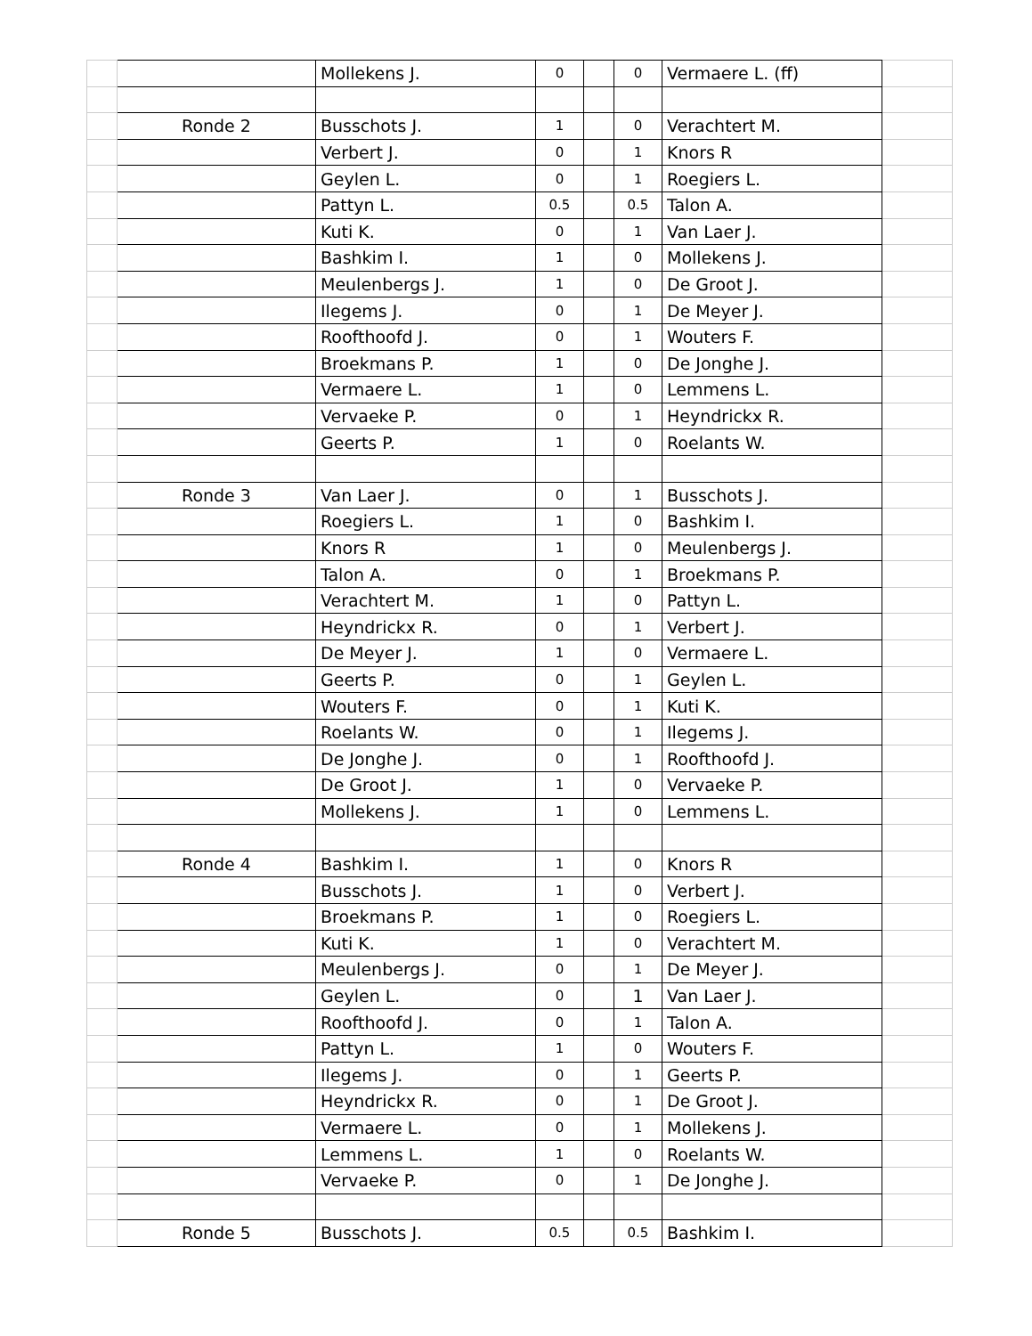| | | Mollekens J. | 0 | | 0 | Vermaere L. (ff) | |
| | Ronde 2 | Busschots J. | 1 | | 0 | Verachtert M. | |
| | | Verbert J. | 0 | | 1 | Knors R | |
| | | Geylen L. | 0 | | 1 | Roegiers L. | |
| | | Pattyn L. | 0.5 | | 0.5 | Talon A. | |
| | | Kuti K. | 0 | | 1 | Van Laer J. | |
| | | Bashkim I. | 1 | | 0 | Mollekens J. | |
| | | Meulenbergs J. | 1 | | 0 | De Groot J. | |
| | | Ilegems J. | 0 | | 1 | De Meyer J. | |
| | | Roofthoofd J. | 0 | | 1 | Wouters F. | |
| | | Broekmans P. | 1 | | 0 | De Jonghe J. | |
| | | Vermaere L. | 1 | | 0 | Lemmens L. | |
| | | Vervaeke P. | 0 | | 1 | Heyndrickx R. | |
| | | Geerts P. | 1 | | 0 | Roelants W. | |
| | Ronde 3 | Van Laer J. | 0 | | 1 | Busschots J. | |
| | | Roegiers L. | 1 | | 0 | Bashkim I. | |
| | | Knors R | 1 | | 0 | Meulenbergs J. | |
| | | Talon A. | 0 | | 1 | Broekmans P. | |
| | | Verachtert M. | 1 | | 0 | Pattyn L. | |
| | | Heyndrickx R. | 0 | | 1 | Verbert J. | |
| | | De Meyer J. | 1 | | 0 | Vermaere L. | |
| | | Geerts P. | 0 | | 1 | Geylen L. | |
| | | Wouters F. | 0 | | 1 | Kuti K. | |
| | | Roelants W. | 0 | | 1 | Ilegems J. | |
| | | De Jonghe J. | 0 | | 1 | Roofthoofd J. | |
| | | De Groot J. | 1 | | 0 | Vervaeke P. | |
| | | Mollekens J. | 1 | | 0 | Lemmens L. | |
| | Ronde 4 | Bashkim I. | 1 | | 0 | Knors R | |
| | | Busschots J. | 1 | | 0 | Verbert J. | |
| | | Broekmans P. | 1 | | 0 | Roegiers L. | |
| | | Kuti K. | 1 | | 0 | Verachtert M. | |
| | | Meulenbergs J. | 0 | | 1 | De Meyer J. | |
| | | Geylen L. | 0 | | 1 | Van Laer J. | |
| | | Roofthoofd J. | 0 | | 1 | Talon A. | |
| | | Pattyn L. | 1 | | 0 | Wouters F. | |
| | | Ilegems J. | 0 | | 1 | Geerts P. | |
| | | Heyndrickx R. | 0 | | 1 | De Groot J. | |
| | | Vermaere L. | 0 | | 1 | Mollekens J. | |
| | | Lemmens L. | 1 | | 0 | Roelants W. | |
| | | Vervaeke P. | 0 | | 1 | De Jonghe J. | |
| | Ronde 5 | Busschots J. | 0.5 | | 0.5 | Bashkim I. | |